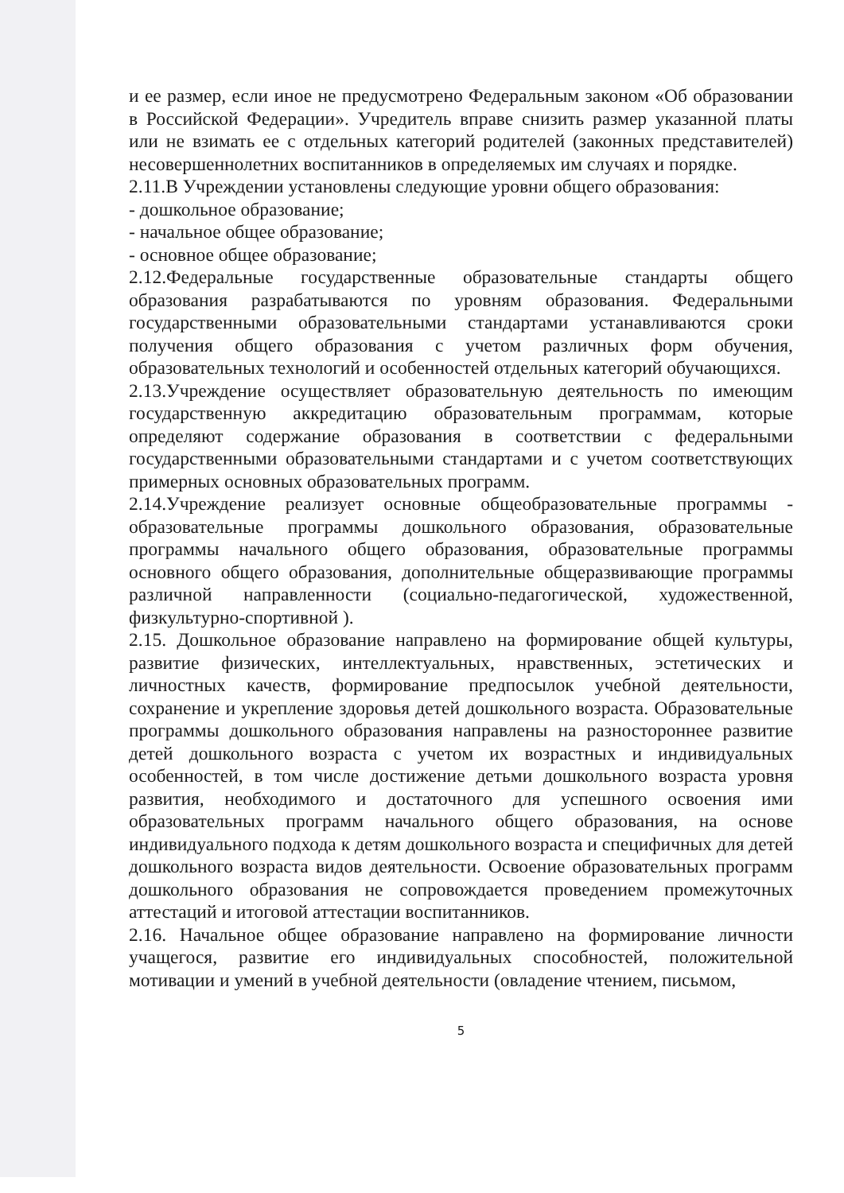и ее размер, если иное не предусмотрено Федеральным законом «Об образовании в Российской Федерации». Учредитель вправе снизить размер указанной платы или не взимать ее с отдельных категорий родителей (законных представителей) несовершеннолетних воспитанников в определяемых им случаях и порядке.
2.11.В Учреждении установлены следующие уровни общего образования:
- дошкольное образование;
- начальное общее образование;
- основное общее образование;
2.12.Федеральные государственные образовательные стандарты общего образования разрабатываются по уровням образования. Федеральными государственными образовательными стандартами устанавливаются сроки получения общего образования с учетом различных форм обучения, образовательных технологий и особенностей отдельных категорий обучающихся.
2.13.Учреждение осуществляет образовательную деятельность по имеющим государственную аккредитацию образовательным программам, которые определяют содержание образования в соответствии с федеральными государственными образовательными стандартами и с учетом соответствующих примерных основных образовательных программ.
2.14.Учреждение реализует основные общеобразовательные программы - образовательные программы дошкольного образования, образовательные программы начального общего образования, образовательные программы основного общего образования, дополнительные общеразвивающие программы различной направленности (социально-педагогической, художественной, физкультурно-спортивной ).
2.15. Дошкольное образование направлено на формирование общей культуры, развитие физических, интеллектуальных, нравственных, эстетических и личностных качеств, формирование предпосылок учебной деятельности, сохранение и укрепление здоровья детей дошкольного возраста. Образовательные программы дошкольного образования направлены на разностороннее развитие детей дошкольного возраста с учетом их возрастных и индивидуальных особенностей, в том числе достижение детьми дошкольного возраста уровня развития, необходимого и достаточного для успешного освоения ими образовательных программ начального общего образования, на основе индивидуального подхода к детям дошкольного возраста и специфичных для детей дошкольного возраста видов деятельности. Освоение образовательных программ дошкольного образования не сопровождается проведением промежуточных аттестаций и итоговой аттестации воспитанников.
2.16. Начальное общее образование направлено на формирование личности учащегося, развитие его индивидуальных способностей, положительной мотивации и умений в учебной деятельности (овладение чтением, письмом,
5